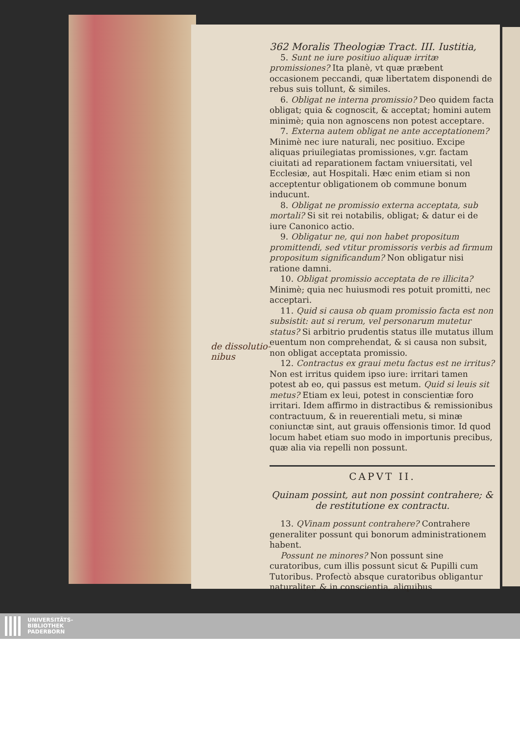de dissolutio-
nibus
362 Moralis Theologiæ Tract. III. Iustitia,
5. Sunt ne iure positiuo aliquæ irritæ promissiones? Ita planè, vt quæ præbent occasionem peccandi, quæ libertatem disponendi de rebus suis tollunt, & similes.
6. Obligat ne interna promissio? Deo quidem facta obligat; quia & cognoscit, & acceptat; homini autem minimè; quia non agnoscens non potest acceptare.
7. Externa autem obligat ne ante acceptationem? Minimè nec iure naturali, nec positiuo. Excipe aliquas priuilegiatas promissiones, v.gr. factam ciuitati ad reparationem factam vniuersitati, vel Ecclesiæ, aut Hospitali. Hæc enim etiam si non acceptentur obligationem ob commune bonum inducunt.
8. Obligat ne promissio externa acceptata, sub mortali? Si sit rei notabilis, obligat; & datur ei de iure Canonico actio.
9. Obligatur ne, qui non habet propositum promittendi, sed vtitur promissoris verbis ad firmum propositum significandum? Non obligatur nisi ratione damni.
10. Obligat promissio acceptata de re illicita? Minimè; quia nec huiusmodi res potuit promitti, nec acceptari.
11. Quid si causa ob quam promissio facta est non subsistit: aut si rerum, vel personarum mutetur status? Si arbitrio prudentis status ille mutatus illum euentum non comprehendat, & si causa non subsit, non obligat acceptata promissio.
12. Contractus ex graui metu factus est ne irritus? Non est irritus quidem ipso iure: irritari tamen potest ab eo, qui passus est metum. Quid si leuis sit metus? Etiam ex leui, potest in conscientiæ foro irritari. Idem affirmo in distractibus & remissionibus contractuum, & in reuerentiali metu, si minæ coniunctæ sint, aut grauis offensionis timor. Id quod locum habet etiam suo modo in importunis precibus, quæ alia via repelli non possunt.
CAPVT II.
Quinam possint, aut non possint contrahere; & de restitutione ex contractu.
13. QVinam possunt contrahere? Contrahere generaliter possunt qui bonorum administrationem habent.
Possunt ne minores? Non possunt sine curatoribus, cum illis possunt sicut & Pupilli cum Tutoribus. Profectò absque curatoribus obligantur naturaliter, & in conscientia, aliquibus
UNIVERSITÄTS-
BIBLIOTHEK
PADERBORN